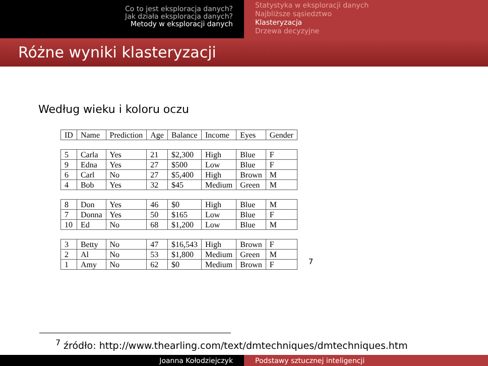Co to jest eksploracja danych?
Jak działa eksploracja danych?
Metody w eksploracji danych
Statystyka w eksploracji danych
Najbliższe sąsiedztwo
Klasteryzacja
Drzewa decyzyjne
Różne wyniki klasteryzacji
Według wieku i koloru oczu
| ID | Name | Prediction | Age | Balance | Income | Eyes | Gender |
| --- | --- | --- | --- | --- | --- | --- | --- |
| 5 | Carla | Yes | 21 | $2,300 | High | Blue | F |
| 9 | Edna | Yes | 27 | $500 | Low | Blue | F |
| 6 | Carl | No | 27 | $5,400 | High | Brown | M |
| 4 | Bob | Yes | 32 | $45 | Medium | Green | M |
| 8 | Don | Yes | 46 | $0 | High | Blue | M |
| 7 | Donna | Yes | 50 | $165 | Low | Blue | F |
| 10 | Ed | No | 68 | $1,200 | Low | Blue | M |
| 3 | Betty | No | 47 | $16,543 | High | Brown | F |
| 2 | Al | No | 53 | $1,800 | Medium | Green | M |
| 1 | Amy | No | 62 | $0 | Medium | Brown | F |
<sup>7</sup>
<sup>7</sup> źródło: http://www.thearling.com/text/dmtechniques/dmtechniques.htm
Joanna Kołodziejczyk Podstawy sztucznej inteligencji